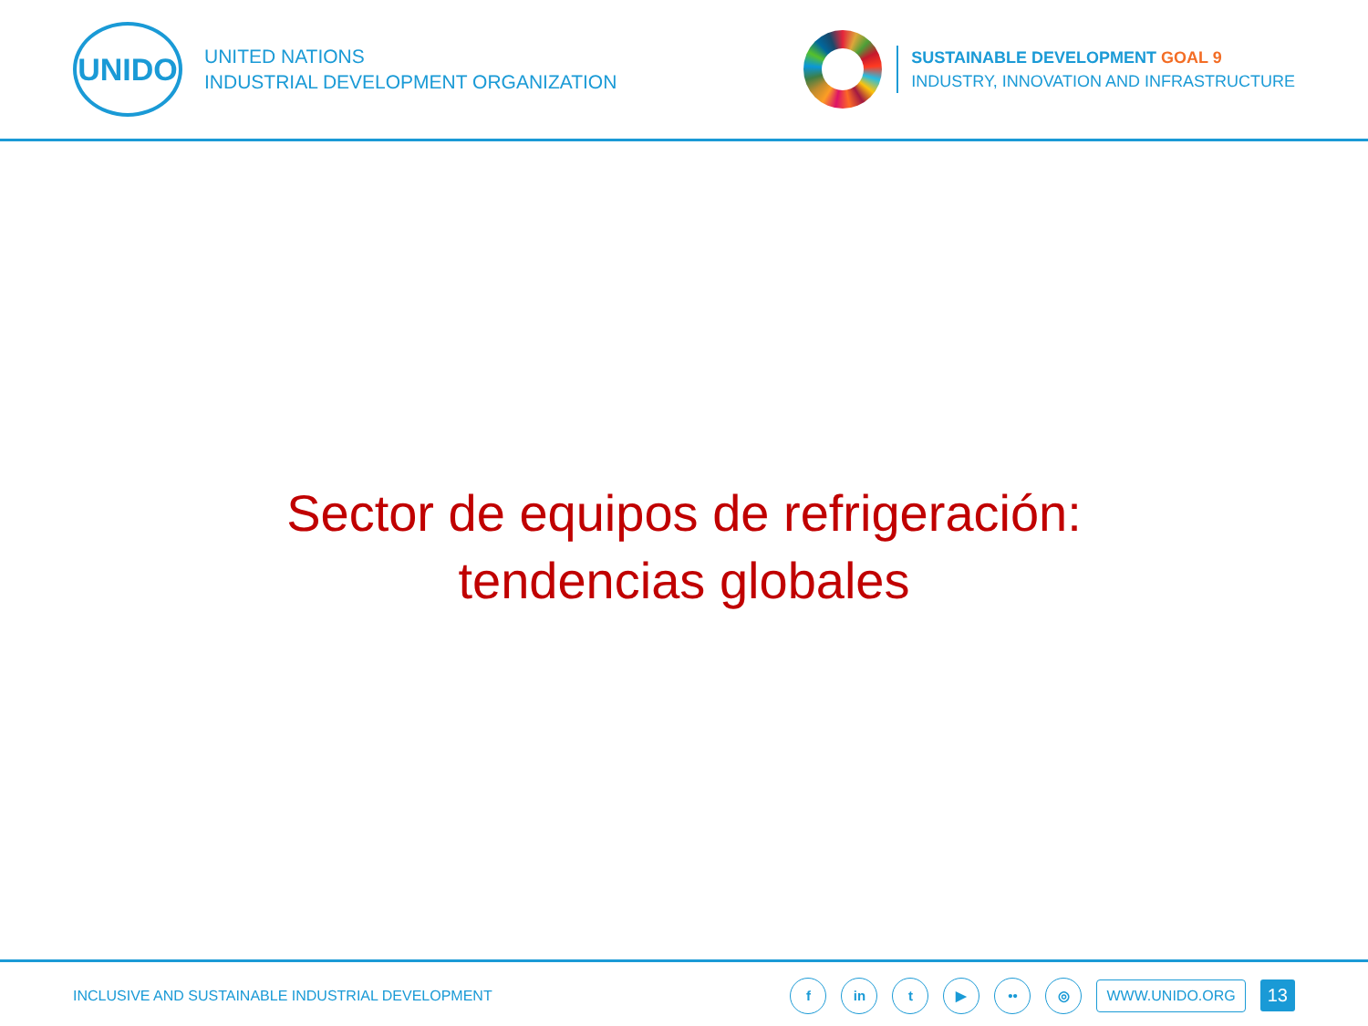UNIDO
UNITED NATIONS
INDUSTRIAL DEVELOPMENT ORGANIZATION
SUSTAINABLE DEVELOPMENT GOAL 9
INDUSTRY, INNOVATION AND INFRASTRUCTURE
Sector de equipos de refrigeración:
tendencias globales
INCLUSIVE AND SUSTAINABLE INDUSTRIAL DEVELOPMENT
fin t ▶ •• ◎ WWW.UNIDO.ORG 13